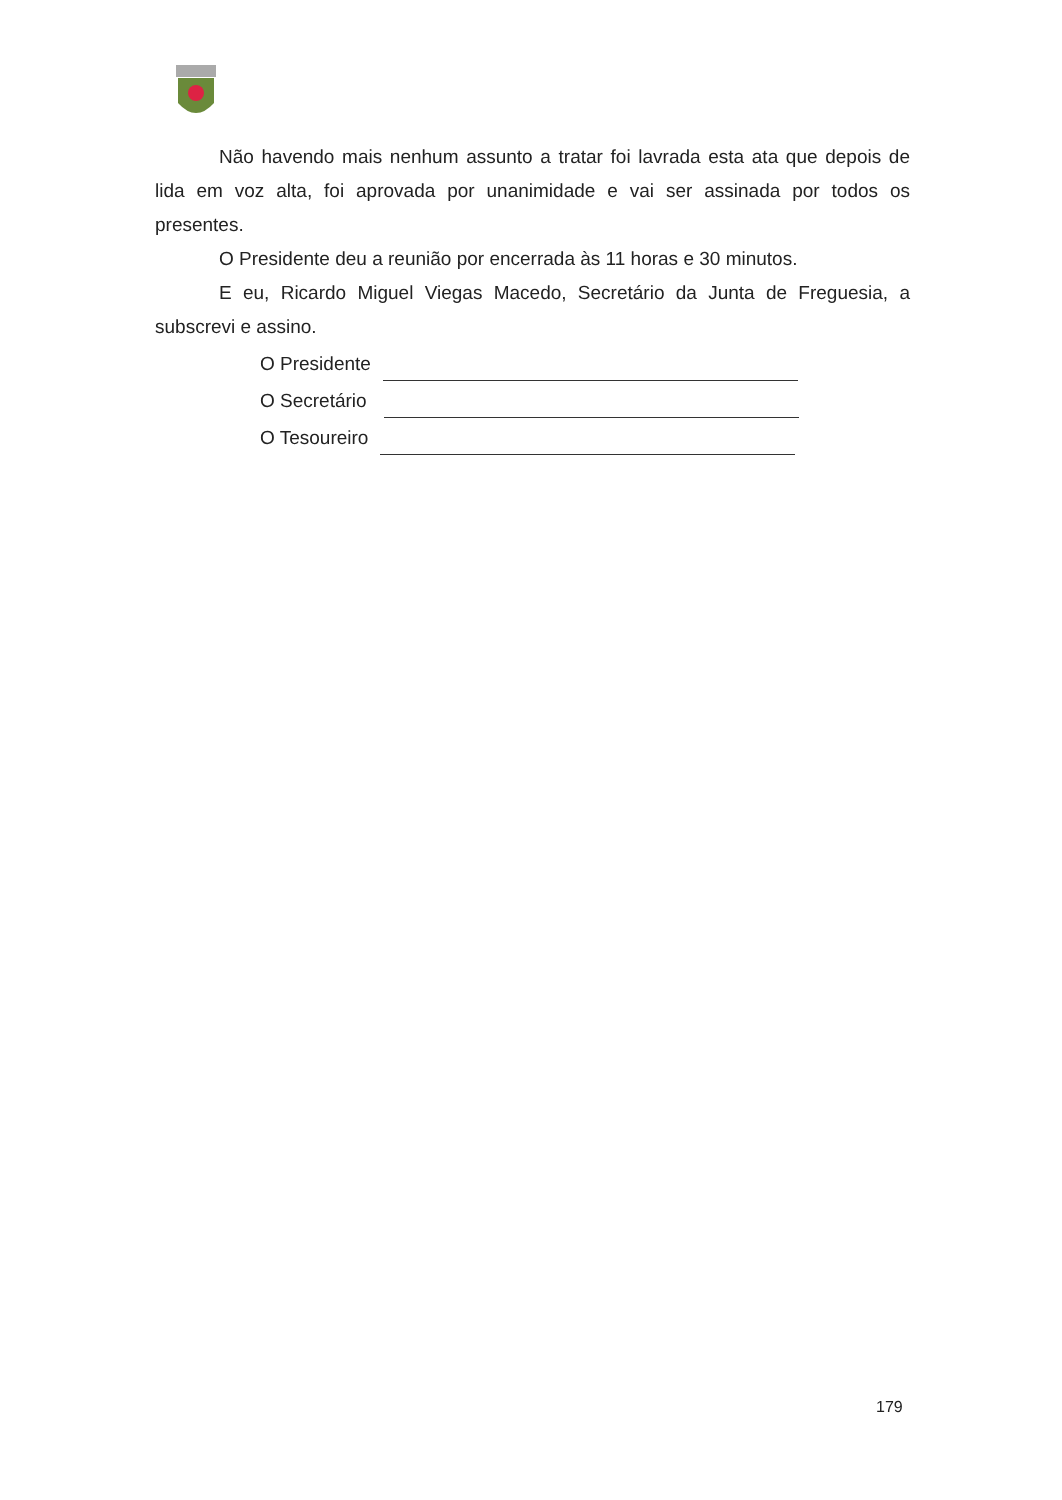Não havendo mais nenhum assunto a tratar foi lavrada esta ata que depois de lida em voz alta, foi aprovada por unanimidade e vai ser assinada por todos os presentes.
O Presidente deu a reunião por encerrada às 11 horas e 30 minutos.
E eu, Ricardo Miguel Viegas Macedo, Secretário da Junta de Freguesia, a subscrevi e assino.
O Presidente
O Secretário
O Tesoureiro
179